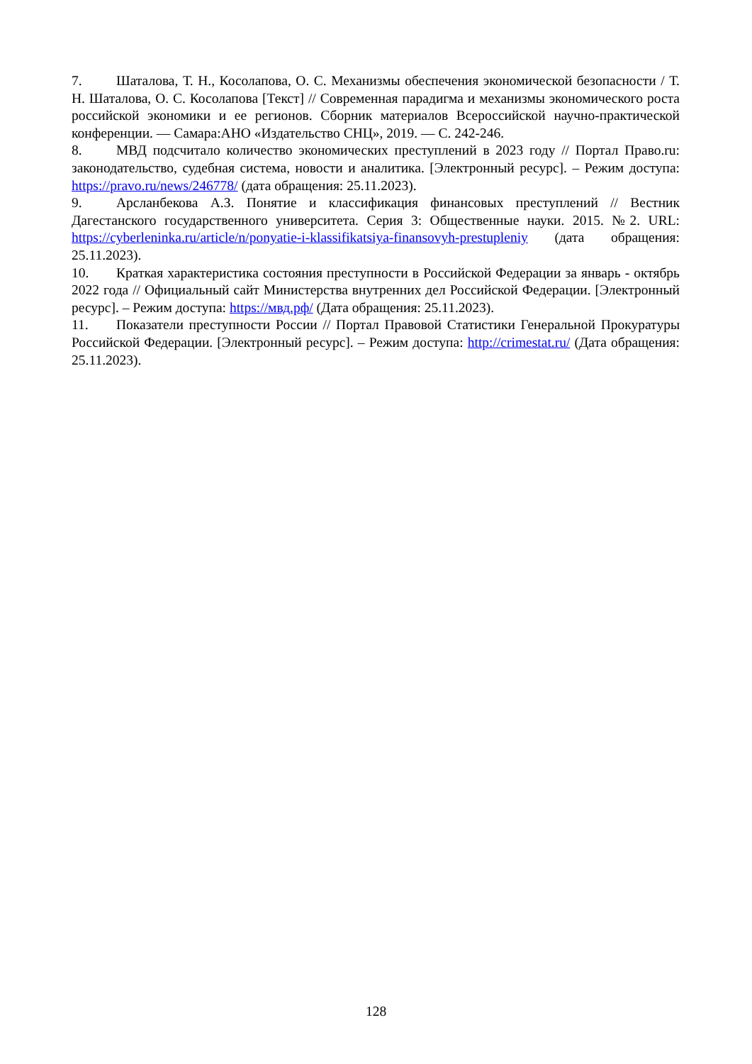7. Шаталова, Т. Н., Косолапова, О. С. Механизмы обеспечения экономической безопасности / Т. Н. Шаталова, О. С. Косолапова [Текст] // Современная парадигма и механизмы экономического роста российской экономики и ее регионов. Сборник материалов Всероссийской научно-практической конференции. — Самара:АНО «Издательство СНЦ», 2019. — С. 242-246.
8. МВД подсчитало количество экономических преступлений в 2023 году // Портал Право.ru: законодательство, судебная система, новости и аналитика. [Электронный ресурс]. – Режим доступа: https://pravo.ru/news/246778/ (дата обращения: 25.11.2023).
9. Арсланбекова А.З. Понятие и классификация финансовых преступлений // Вестник Дагестанского государственного университета. Серия 3: Общественные науки. 2015. №2. URL: https://cyberleninka.ru/article/n/ponyatie-i-klassifikatsiya-finansovyh-prestupleniy (дата обращения: 25.11.2023).
10. Краткая характеристика состояния преступности в Российской Федерации за январь - октябрь 2022 года // Официальный сайт Министерства внутренних дел Российской Федерации. [Электронный ресурс]. – Режим доступа: https://мвд.рф/ (Дата обращения: 25.11.2023).
11. Показатели преступности России // Портал Правовой Статистики Генеральной Прокуратуры Российской Федерации. [Электронный ресурс]. – Режим доступа: http://crimestat.ru/ (Дата обращения: 25.11.2023).
128